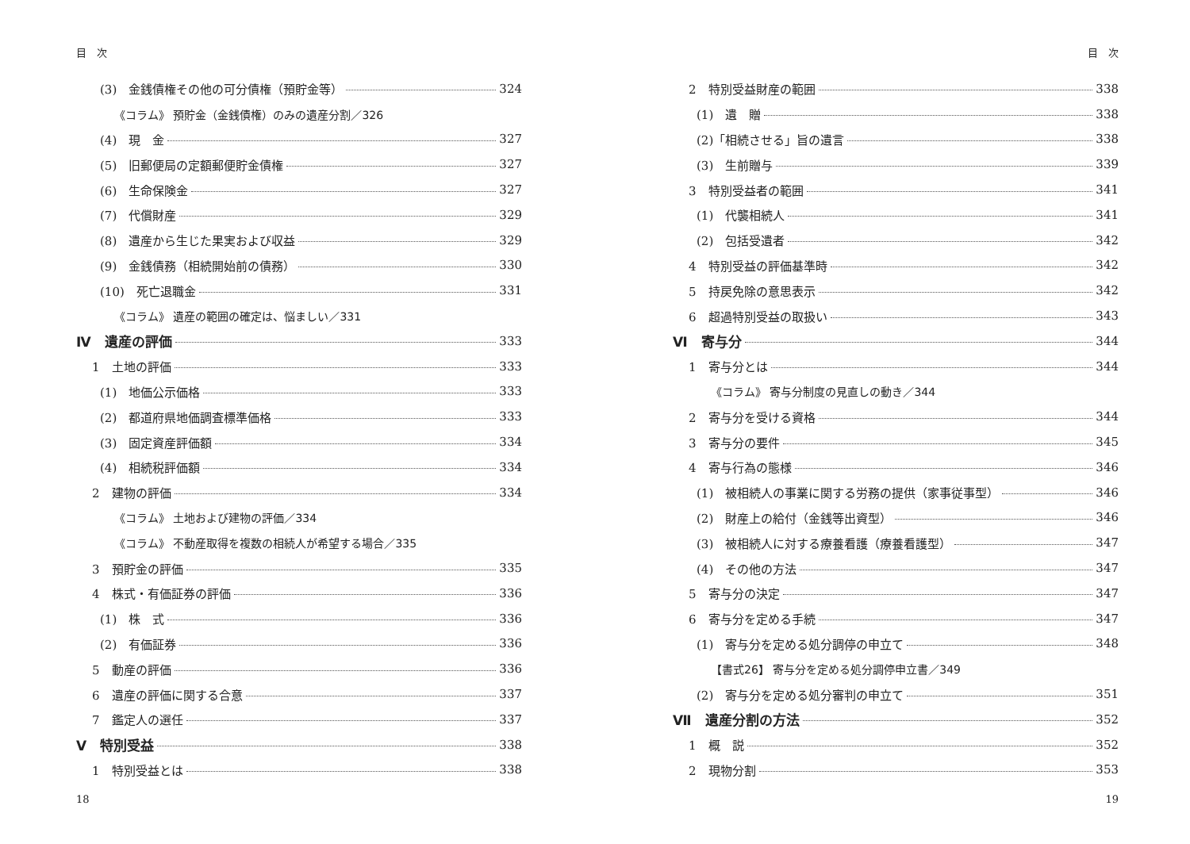目　次
(3)　金銭債権その他の可分債権（預貯金等） 324
《コラム》 預貯金（金銭債権）のみの遺産分割／326
(4)　現　金 327
(5)　旧郵便局の定額郵便貯金債権 327
(6)　生命保険金 327
(7)　代償財産 329
(8)　遺産から生じた果実および収益 329
(9)　金銭債務（相続開始前の債務） 330
(10)　死亡退職金 331
《コラム》 遺産の範囲の確定は、悩ましい／331
Ⅳ　遺産の評価 333
1　土地の評価 333
(1)　地価公示価格 333
(2)　都道府県地価調査標準価格 333
(3)　固定資産評価額 334
(4)　相続税評価額 334
2　建物の評価 334
《コラム》 土地および建物の評価／334
《コラム》 不動産取得を複数の相続人が希望する場合／335
3　預貯金の評価 335
4　株式・有価証券の評価 336
(1)　株　式 336
(2)　有価証券 336
5　動産の評価 336
6　遺産の評価に関する合意 337
7　鑑定人の選任 337
Ⅴ　特別受益 338
1　特別受益とは 338
18
目　次
2　特別受益財産の範囲 338
(1)　遺　贈 338
(2)「相続させる」旨の遺言 338
(3)　生前贈与 339
3　特別受益者の範囲 341
(1)　代襲相続人 341
(2)　包括受遺者 342
4　特別受益の評価基準時 342
5　持戻免除の意思表示 342
6　超過特別受益の取扱い 343
Ⅵ　寄与分 344
1　寄与分とは 344
《コラム》 寄与分制度の見直しの動き／344
2　寄与分を受ける資格 344
3　寄与分の要件 345
4　寄与行為の態様 346
(1)　被相続人の事業に関する労務の提供（家事従事型） 346
(2)　財産上の給付（金銭等出資型） 346
(3)　被相続人に対する療養看護（療養看護型） 347
(4)　その他の方法 347
5　寄与分の決定 347
6　寄与分を定める手続 347
(1)　寄与分を定める処分調停の申立て 348
【書式26】 寄与分を定める処分調停申立書／349
(2)　寄与分を定める処分審判の申立て 351
Ⅶ　遺産分割の方法 352
1　概　説 352
2　現物分割 353
19